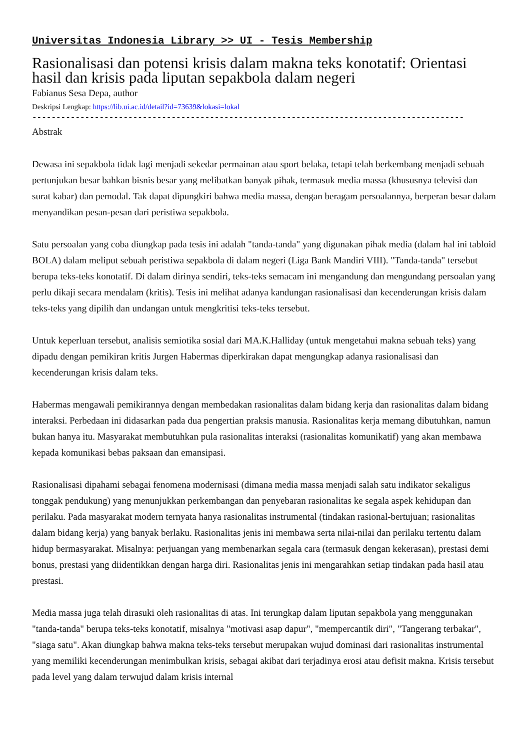Universitas Indonesia Library >> UI - Tesis Membership
Rasionalisasi dan potensi krisis dalam makna teks konotatif: Orientasi hasil dan krisis pada liputan sepakbola dalam negeri
Fabianus Sesa Depa, author
Deskripsi Lengkap: https://lib.ui.ac.id/detail?id=73639&lokasi=lokal
------------------------------------------------------------------------------------------
Abstrak
Dewasa ini sepakbola tidak lagi menjadi sekedar permainan atau sport belaka, tetapi telah berkembang menjadi sebuah pertunjukan besar bahkan bisnis besar yang melibatkan banyak pihak, termasuk media massa (khususnya televisi dan surat kabar) dan pemodal. Tak dapat dipungkiri bahwa media massa, dengan beragam persoalannya, berperan besar dalam menyandikan pesan-pesan dari peristiwa sepakbola.
Satu persoalan yang coba diungkap pada tesis ini adalah "tanda-tanda" yang digunakan pihak media (dalam hal ini tabloid BOLA) dalam meliput sebuah peristiwa sepakbola di dalam negeri (Liga Bank Mandiri VIII). "Tanda-tanda" tersebut berupa teks-teks konotatif. Di dalam dirinya sendiri, teks-teks semacam ini mengandung dan mengundang persoalan yang perlu dikaji secara mendalam (kritis). Tesis ini melihat adanya kandungan rasionalisasi dan kecenderungan krisis dalam teks-teks yang dipilih dan undangan untuk mengkritisi teks-teks tersebut.
Untuk keperluan tersebut, analisis semiotika sosial dari MA.K.Halliday (untuk mengetahui makna sebuah teks) yang dipadu dengan pemikiran kritis Jurgen Habermas diperkirakan dapat mengungkap adanya rasionalisasi dan kecenderungan krisis dalam teks.
Habermas mengawali pemikirannya dengan membedakan rasionalitas dalam bidang kerja dan rasionalitas dalam bidang interaksi. Perbedaan ini didasarkan pada dua pengertian praksis manusia. Rasionalitas kerja memang dibutuhkan, namun bukan hanya itu. Masyarakat membutuhkan pula rasionalitas interaksi (rasionalitas komunikatif) yang akan membawa kepada komunikasi bebas paksaan dan emansipasi.
Rasionalisasi dipahami sebagai fenomena modernisasi (dimana media massa menjadi salah satu indikator sekaligus tonggak pendukung) yang menunjukkan perkembangan dan penyebaran rasionalitas ke segala aspek kehidupan dan perilaku. Pada masyarakat modern ternyata hanya rasionalitas instrumental (tindakan rasional-bertujuan; rasionalitas dalam bidang kerja) yang banyak berlaku. Rasionalitas jenis ini membawa serta nilai-nilai dan perilaku tertentu dalam hidup bermasyarakat. Misalnya: perjuangan yang membenarkan segala cara (termasuk dengan kekerasan), prestasi demi bonus, prestasi yang diidentikkan dengan harga diri. Rasionalitas jenis ini mengarahkan setiap tindakan pada hasil atau prestasi.
Media massa juga telah dirasuki oleh rasionalitas di atas. Ini terungkap dalam liputan sepakbola yang menggunakan "tanda-tanda" berupa teks-teks konotatif, misalnya "motivasi asap dapur", "mempercantik diri", "Tangerang terbakar", "siaga satu". Akan diungkap bahwa makna teks-teks tersebut merupakan wujud dominasi dari rasionalitas instrumental yang memiliki kecenderungan menimbulkan krisis, sebagai akibat dari terjadinya erosi atau defisit makna. Krisis tersebut pada level yang dalam terwujud dalam krisis internal